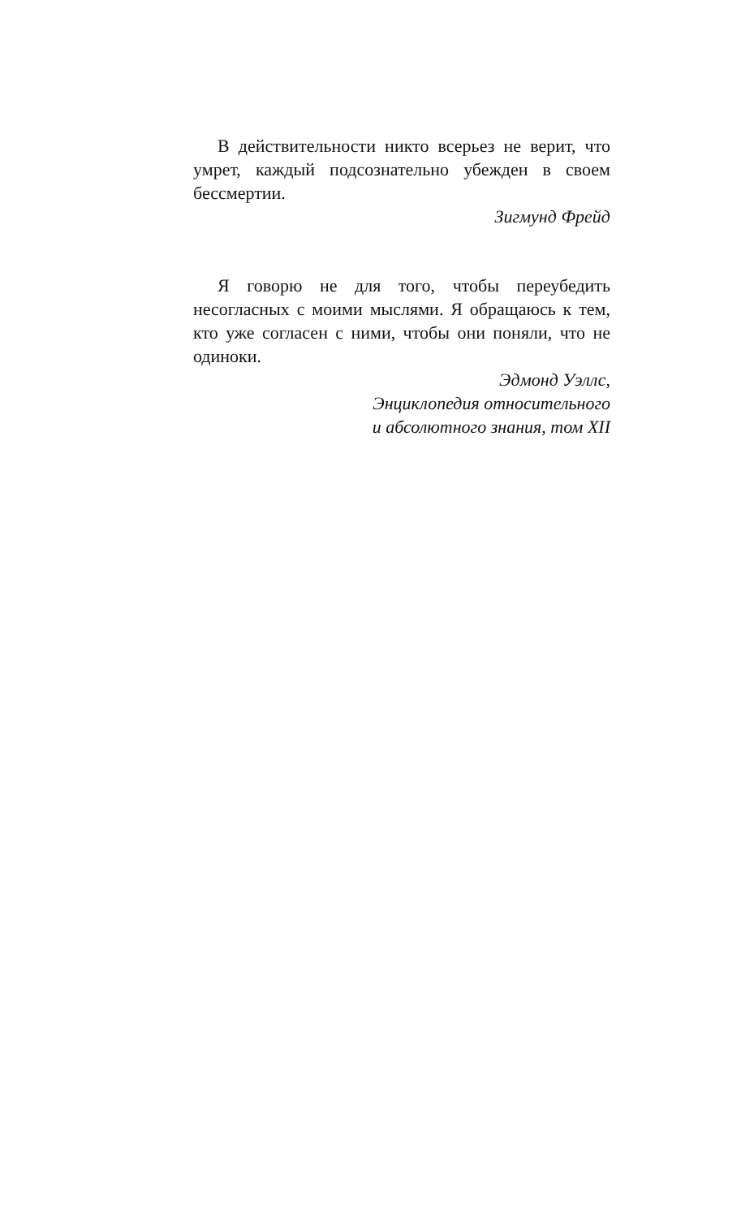В действительности никто всерьез не верит, что умрет, каждый подсознательно убежден в своем бессмертии.
Зигмунд Фрейд
Я говорю не для того, чтобы переубедить несогласных с моими мыслями. Я обращаюсь к тем, кто уже согласен с ними, чтобы они поняли, что не одиноки.
Эдмонд Уэллс,
Энциклопедия относительного
и абсолютного знания, том XII